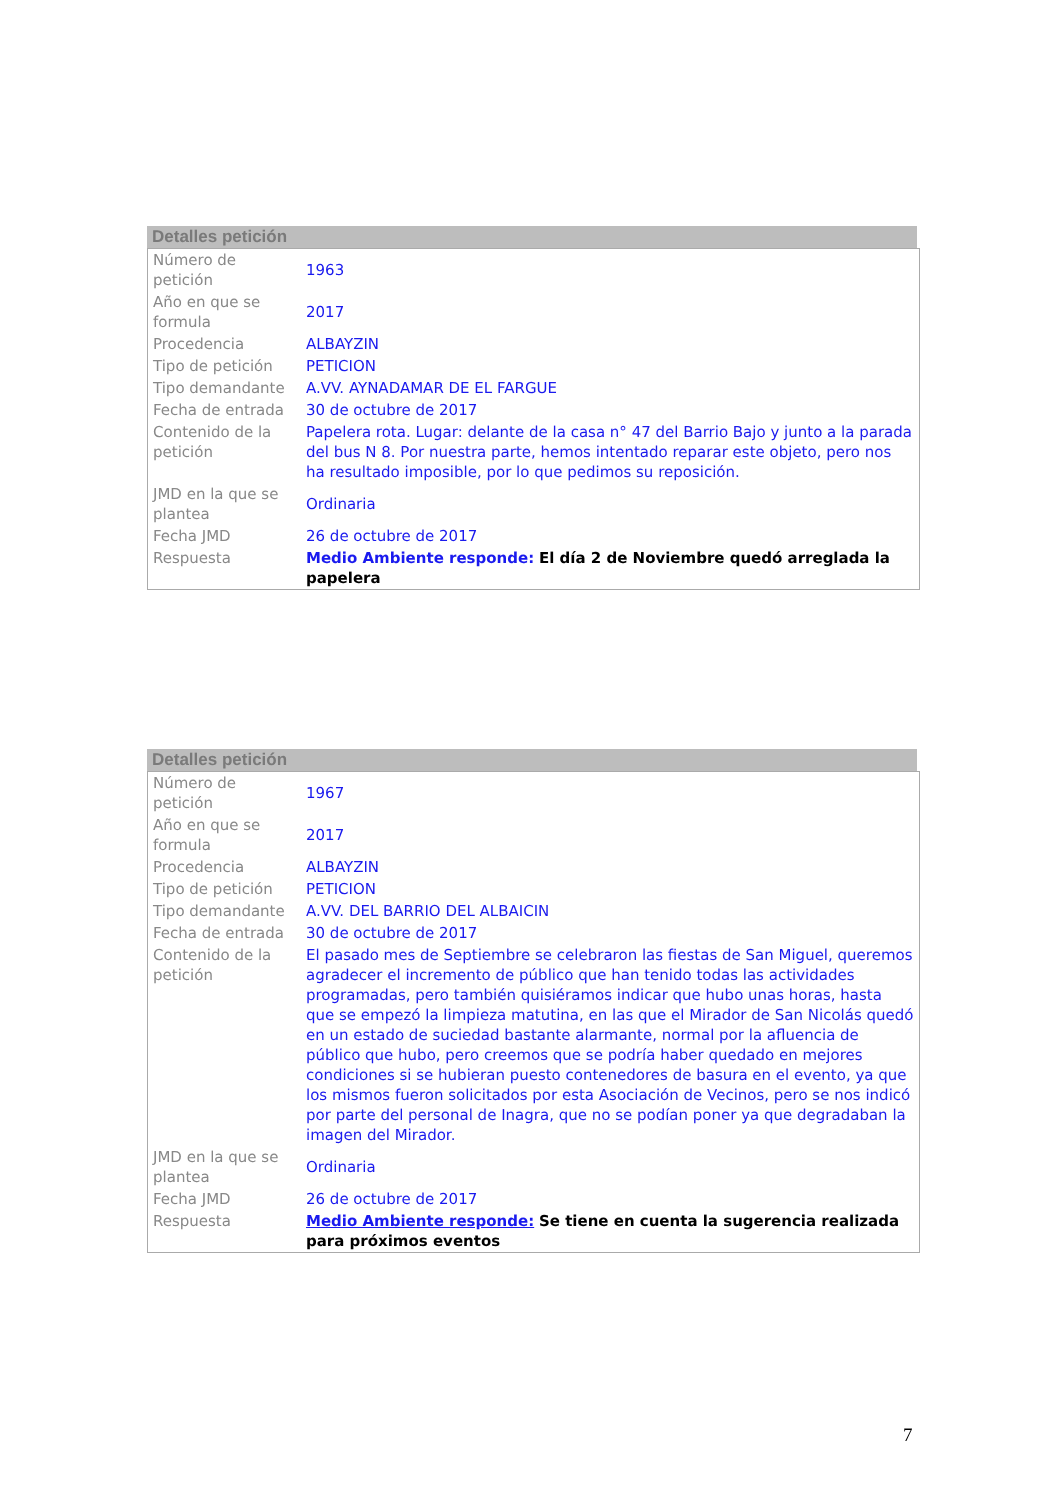Detalles petición
| Número de petición | 1963 |
| Año en que se formula | 2017 |
| Procedencia | ALBAYZIN |
| Tipo de petición | PETICION |
| Tipo demandante | A.VV. AYNADAMAR DE EL FARGUE |
| Fecha de entrada | 30 de octubre de 2017 |
| Contenido de la petición | Papelera rota. Lugar: delante de la casa n° 47 del Barrio Bajo y junto a la parada del bus N 8. Por nuestra parte, hemos intentado reparar este objeto, pero nos ha resultado imposible, por lo que pedimos su reposición. |
| JMD en la que se plantea | Ordinaria |
| Fecha JMD | 26 de octubre de 2017 |
| Respuesta | Medio Ambiente responde: El día 2 de Noviembre quedó arreglada la papelera |
Detalles petición
| Número de petición | 1967 |
| Año en que se formula | 2017 |
| Procedencia | ALBAYZIN |
| Tipo de petición | PETICION |
| Tipo demandante | A.VV. DEL BARRIO DEL ALBAICIN |
| Fecha de entrada | 30 de octubre de 2017 |
| Contenido de la petición | El pasado mes de Septiembre se celebraron las fiestas de San Miguel, queremos agradecer el incremento de público que han tenido todas las actividades programadas, pero también quisiéramos indicar que hubo unas horas, hasta que se empezó la limpieza matutina, en las que el Mirador de San Nicolás quedó en un estado de suciedad bastante alarmante, normal por la afluencia de público que hubo, pero creemos que se podría haber quedado en mejores condiciones si se hubieran puesto contenedores de basura en el evento, ya que los mismos fueron solicitados por esta Asociación de Vecinos, pero se nos indicó por parte del personal de Inagra, que no se podían poner ya que degradaban la imagen del Mirador. |
| JMD en la que se plantea | Ordinaria |
| Fecha JMD | 26 de octubre de 2017 |
| Respuesta | Medio Ambiente responde: Se tiene en cuenta la sugerencia realizada para próximos eventos |
7